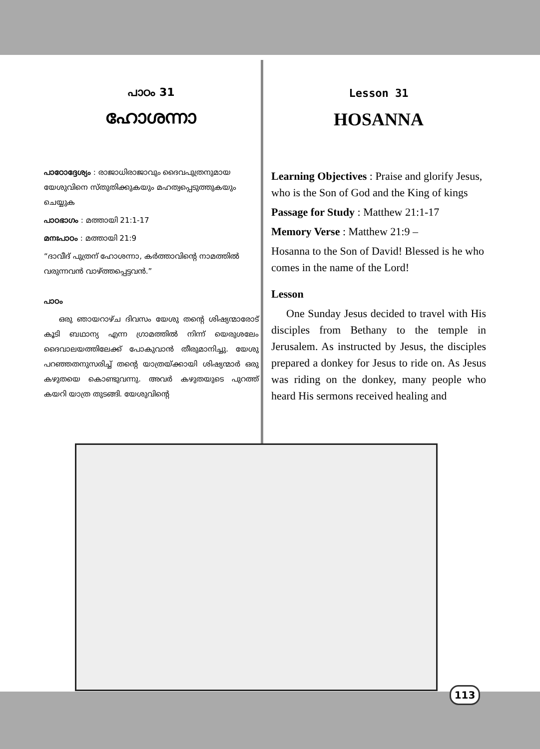പാഠം 31
ഹോശന്നാ
പാഠോദ്ദേശ്യം : രാജാധിരാജാവും ദൈവപുത്രനുമായ യേശുവിനെ സ്തുതിക്കുകയും മഹത്വപ്പെടുത്തുകയും ചെയ്യുക
പാഠഭാഗം : മത്തായി 21:1-17
മനഃപാഠം : മത്തായി 21:9
“ദാവീദ് പുത്രന് ഹോശന്നാ, കർത്താവിന്റെ നാമത്തിൽ വരുന്നവൻ വാഴ്ത്തപ്പെട്ടവൻ.”
പാഠം
ഒരു ഞായറാഴ്ച ദിവസം യേശു തന്റെ ശിഷ്യന്മാരോട് കൂടി ബഥാന്യ എന്ന ഗ്രാമത്തിൽ നിന്ന് യെരുശലേം ദൈവാലയത്തിലേക്ക് പോകുവാൻ തീരുമാനിച്ചു. യേശു പറഞ്ഞതനുസരിച്ച് തന്റെ യാത്രയ്ക്കായി ശിഷ്യന്മാർ ഒരു കഴുതയെ കൊണ്ടുവന്നു. അവർ കഴുതയുടെ പുറത്ത് കയറി യാത്ര തുടങ്ങി. യേശുവിന്റെ
Lesson 31
HOSANNA
Learning Objectives : Praise and glorify Jesus, who is the Son of God and the King of kings
Passage for Study : Matthew 21:1-17
Memory Verse : Matthew 21:9 –
Hosanna to the Son of David! Blessed is he who comes in the name of the Lord!
Lesson
One Sunday Jesus decided to travel with His disciples from Bethany to the temple in Jerusalem. As instructed by Jesus, the disciples prepared a donkey for Jesus to ride on. As Jesus was riding on the donkey, many people who heard His sermons received healing and
113